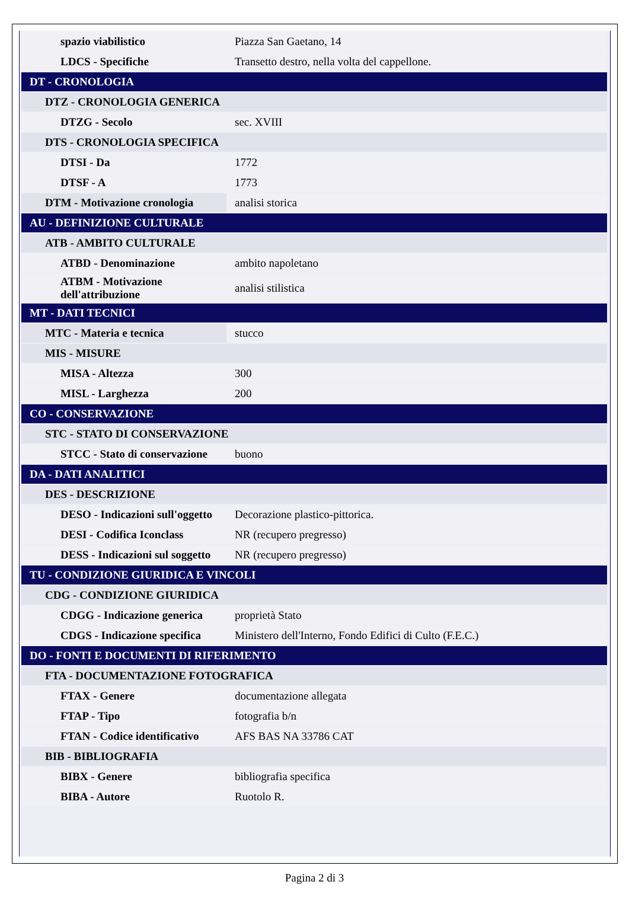| spazio viabilistico | Piazza San Gaetano, 14 |
| LDCS - Specifiche | Transetto destro, nella volta del cappellone. |
| DT - CRONOLOGIA | |
| DTZ - CRONOLOGIA GENERICA | |
| DTZG - Secolo | sec. XVIII |
| DTS - CRONOLOGIA SPECIFICA | |
| DTSI - Da | 1772 |
| DTSF - A | 1773 |
| DTM - Motivazione cronologia | analisi storica |
| AU - DEFINIZIONE CULTURALE | |
| ATB - AMBITO CULTURALE | |
| ATBD - Denominazione | ambito napoletano |
| ATBM - Motivazione dell'attribuzione | analisi stilistica |
| MT - DATI TECNICI | |
| MTC - Materia e tecnica | stucco |
| MIS - MISURE | |
| MISA - Altezza | 300 |
| MISL - Larghezza | 200 |
| CO - CONSERVAZIONE | |
| STC - STATO DI CONSERVAZIONE | |
| STCC - Stato di conservazione | buono |
| DA - DATI ANALITICI | |
| DES - DESCRIZIONE | |
| DESO - Indicazioni sull'oggetto | Decorazione plastico-pittorica. |
| DESI - Codifica Iconclass | NR (recupero pregresso) |
| DESS - Indicazioni sul soggetto | NR (recupero pregresso) |
| TU - CONDIZIONE GIURIDICA E VINCOLI | |
| CDG - CONDIZIONE GIURIDICA | |
| CDGG - Indicazione generica | proprietà Stato |
| CDGS - Indicazione specifica | Ministero dell'Interno, Fondo Edifici di Culto (F.E.C.) |
| DO - FONTI E DOCUMENTI DI RIFERIMENTO | |
| FTA - DOCUMENTAZIONE FOTOGRAFICA | |
| FTAX - Genere | documentazione allegata |
| FTAP - Tipo | fotografia b/n |
| FTAN - Codice identificativo | AFS BAS NA 33786 CAT |
| BIB - BIBLIOGRAFIA | |
| BIBX - Genere | bibliografia specifica |
| BIBA - Autore | Ruotolo R. |
Pagina 2 di 3